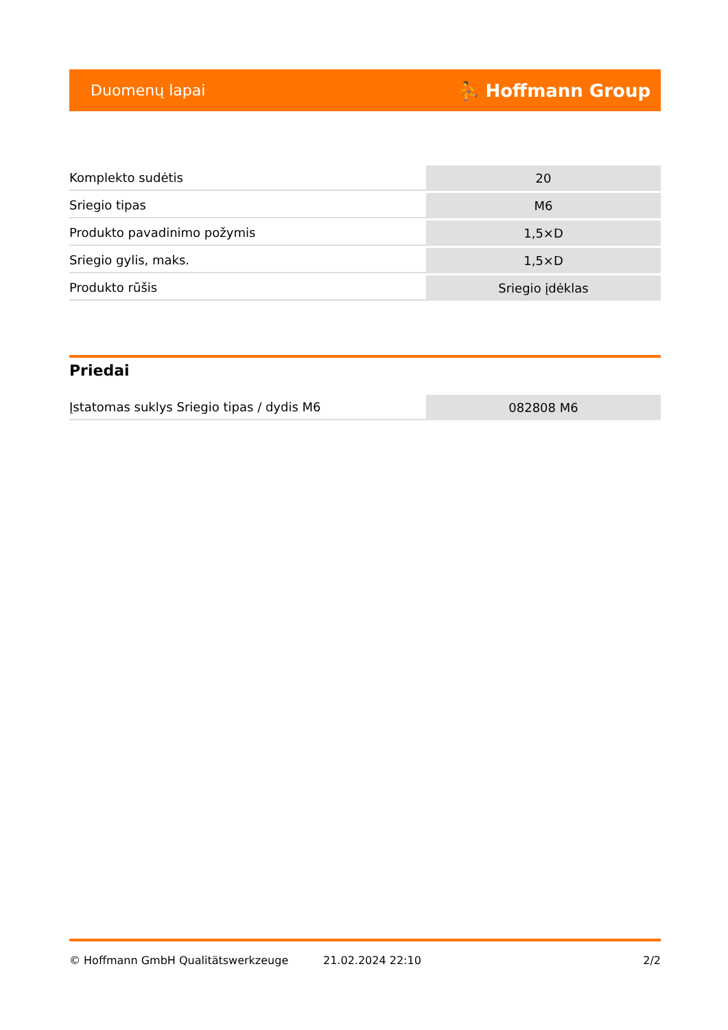Duomenų lapai ⛹ Hoffmann Group
| Komplekto sudėtis | 20 |
| Sriegio tipas | M6 |
| Produkto pavadinimo požymis | 1,5×D |
| Sriegio gylis, maks. | 1,5×D |
| Produkto rūšis | Sriegio įdėklas |
Priedai
| Įstatomas suklys Sriegio tipas / dydis M6 | 082808 M6 |
© Hoffmann GmbH Qualitätswerkzeuge 21.02.2024 22:10 2/2